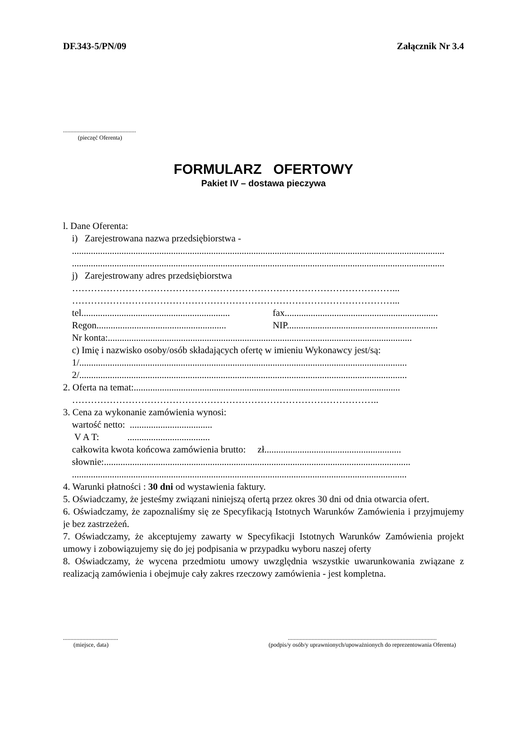DF.343-5/PN/09 Załącznik Nr 3.4
.................................................
(pieczęć Oferenta)
FORMULARZ OFERTOWY
Pakiet IV – dostawa pieczywa
l. Dane Oferenta:
i) Zarejestrowana nazwa przedsiębiorstwa -
..............................................................................................................................................................
..............................................................................................................................................................
j) Zarejestrowany adres przedsiębiorstwa
…………………………………………………………………………………………...
…………………………………………………………………………………………...
tel............................................................... fax.................................................................
Regon....................................................... NIP................................................................
Nr konta:.................................................................................................................................
c) Imię i nazwisko osoby/osób składających ofertę w imieniu Wykonawcy jest/są:
1/...........................................................................................................................................
2/...........................................................................................................................................
2. Oferta na temat:.................................................................................................................
……………………………………………………………………………………..
3. Cena za wykonanie zamówienia wynosi:
wartość netto: ...................................
V A T: ...................................
całkowita kwota końcowa zamówienia brutto: zł..........................................................
słownie:..................................................................................................................................
..............................................................................................................................................
4. Warunki płatności : 30 dni od wystawienia faktury.
5. Oświadczamy, że jesteśmy związani niniejszą ofertą przez okres 30 dni od dnia otwarcia ofert.
6. Oświadczamy, że zapoznaliśmy się ze Specyfikacją Istotnych Warunków Zamówienia i przyjmujemy je bez zastrzeżeń.
7. Oświadczamy, że akceptujemy zawarty w Specyfikacji Istotnych Warunków Zamówienia projekt umowy i zobowiązujemy się do jej podpisania w przypadku wyboru naszej oferty
8. Oświadczamy, że wycena przedmiotu umowy uwzględnia wszystkie uwarunkowania związane z realizacją zamówienia i obejmuje cały zakres rzeczowy zamówienia - jest kompletna.
.....................................
(miejsce, data)
....................................................................................................
(podpis/y osób/y uprawnionych/upoważnionych do reprezentowania Oferenta)